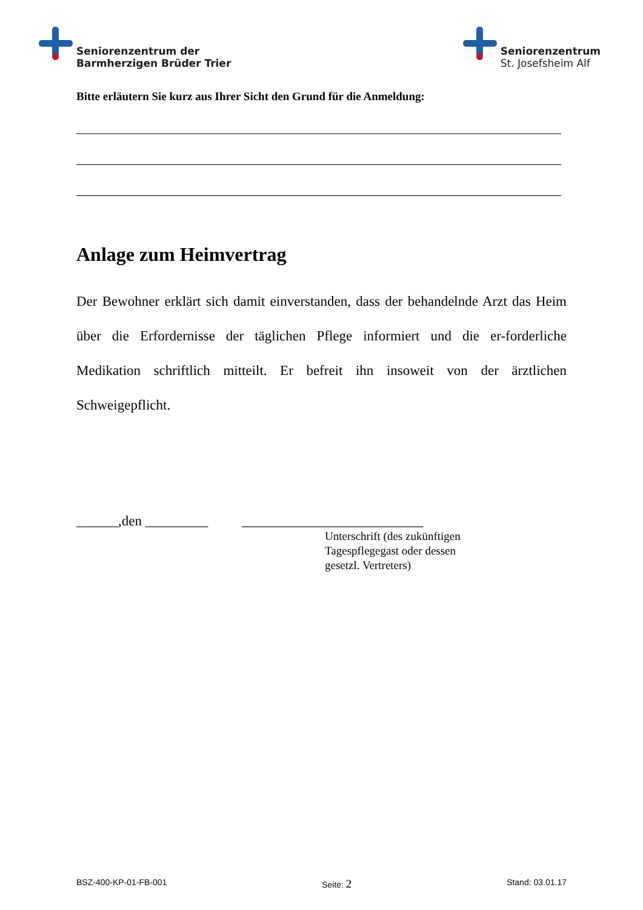Seniorenzentrum der
Barmherzigen Brüder Trier
Seniorenzentrum
St. Josefsheim Alf
Bitte erläutern Sie kurz aus Ihrer Sicht den Grund für die Anmeldung:
Anlage zum Heimvertrag
Der Bewohner erklärt sich damit einverstanden, dass der behandelnde Arzt das Heim über die Erfordernisse der täglichen Pflege informiert und die er-forderliche Medikation schriftlich mitteilt. Er befreit ihn insoweit von der ärztlichen Schweigepflicht.
______,den _________ __________________________
Unterschrift (des zukünftigen
Tagespflegegast oder dessen
gesetzl. Vertreters)
BSZ-400-KP-01-FB-001 Seite: 2 Stand: 03.01.17